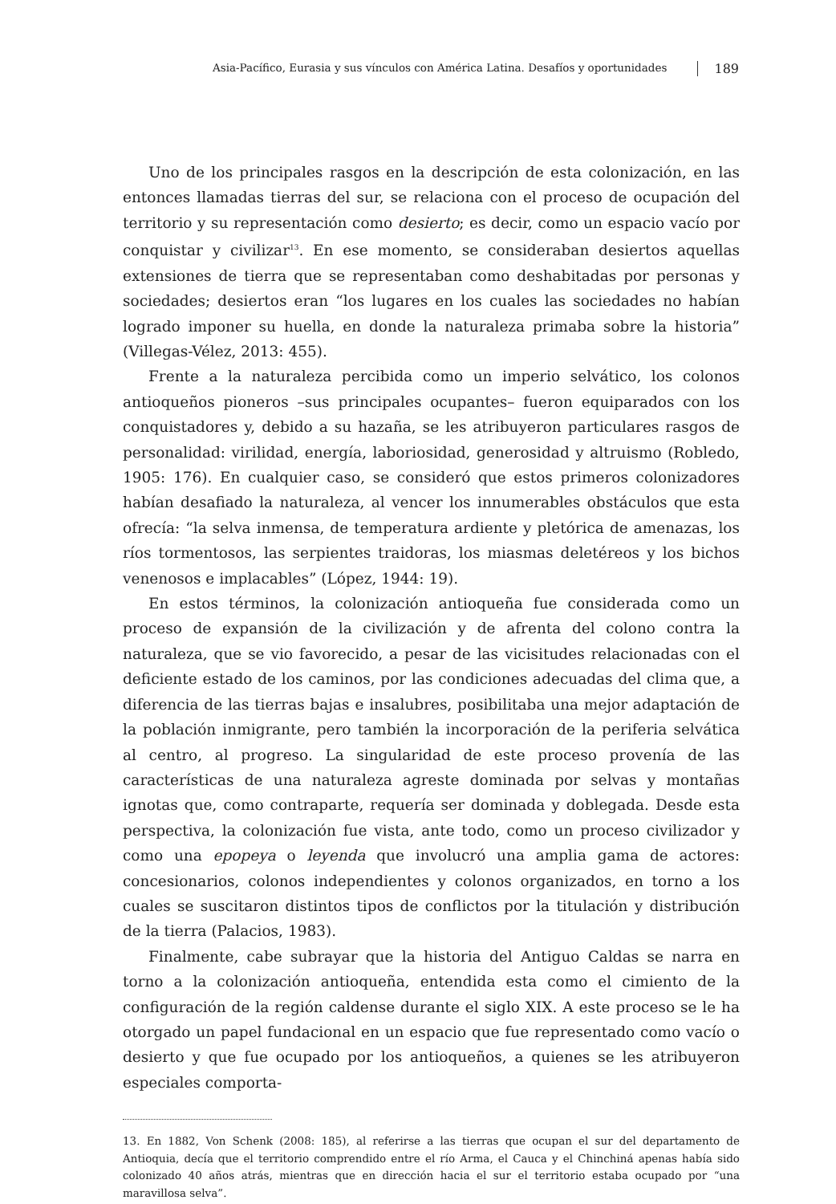Asia-Pacífico, Eurasia y sus vínculos con América Latina. Desafíos y oportunidades 189
Uno de los principales rasgos en la descripción de esta colonización, en las entonces llamadas tierras del sur, se relaciona con el proceso de ocupación del territorio y su representación como desierto; es decir, como un espacio vacío por conquistar y civilizar<sup>13</sup>. En ese momento, se consideraban desiertos aquellas extensiones de tierra que se representaban como deshabitadas por personas y sociedades; desiertos eran “los lugares en los cuales las sociedades no habían logrado imponer su huella, en donde la naturaleza primaba sobre la historia” (Villegas-Vélez, 2013: 455).
Frente a la naturaleza percibida como un imperio selvático, los colonos antioqueños pioneros –sus principales ocupantes– fueron equiparados con los conquistadores y, debido a su hazaña, se les atribuyeron particulares rasgos de personalidad: virilidad, energía, laboriosidad, generosidad y altruismo (Robledo, 1905: 176). En cualquier caso, se consideró que estos primeros colonizadores habían desafiado la naturaleza, al vencer los innumerables obstáculos que esta ofrecía: “la selva inmensa, de temperatura ardiente y pletórica de amenazas, los ríos tormentosos, las serpientes traidoras, los miasmas deletéreos y los bichos venenosos e implacables” (López, 1944: 19).
En estos términos, la colonización antioqueña fue considerada como un proceso de expansión de la civilización y de afrenta del colono contra la naturaleza, que se vio favorecido, a pesar de las vicisitudes relacionadas con el deficiente estado de los caminos, por las condiciones adecuadas del clima que, a diferencia de las tierras bajas e insalubres, posibilitaba una mejor adaptación de la población inmigrante, pero también la incorporación de la periferia selvática al centro, al progreso. La singularidad de este proceso provenía de las características de una naturaleza agreste dominada por selvas y montañas ignotas que, como contraparte, requería ser dominada y doblegada. Desde esta perspectiva, la colonización fue vista, ante todo, como un proceso civilizador y como una epopeya o leyenda que involucró una amplia gama de actores: concesionarios, colonos independientes y colonos organizados, en torno a los cuales se suscitaron distintos tipos de conflictos por la titulación y distribución de la tierra (Palacios, 1983).
Finalmente, cabe subrayar que la historia del Antiguo Caldas se narra en torno a la colonización antioqueña, entendida esta como el cimiento de la configuración de la región caldense durante el siglo XIX. A este proceso se le ha otorgado un papel fundacional en un espacio que fue representado como vacío o desierto y que fue ocupado por los antioqueños, a quienes se les atribuyeron especiales comporta-
13. En 1882, Von Schenk (2008: 185), al referirse a las tierras que ocupan el sur del departamento de Antioquia, decía que el territorio comprendido entre el río Arma, el Cauca y el Chinchiná apenas había sido colonizado 40 años atrás, mientras que en dirección hacia el sur el territorio estaba ocupado por “una maravillosa selva”.